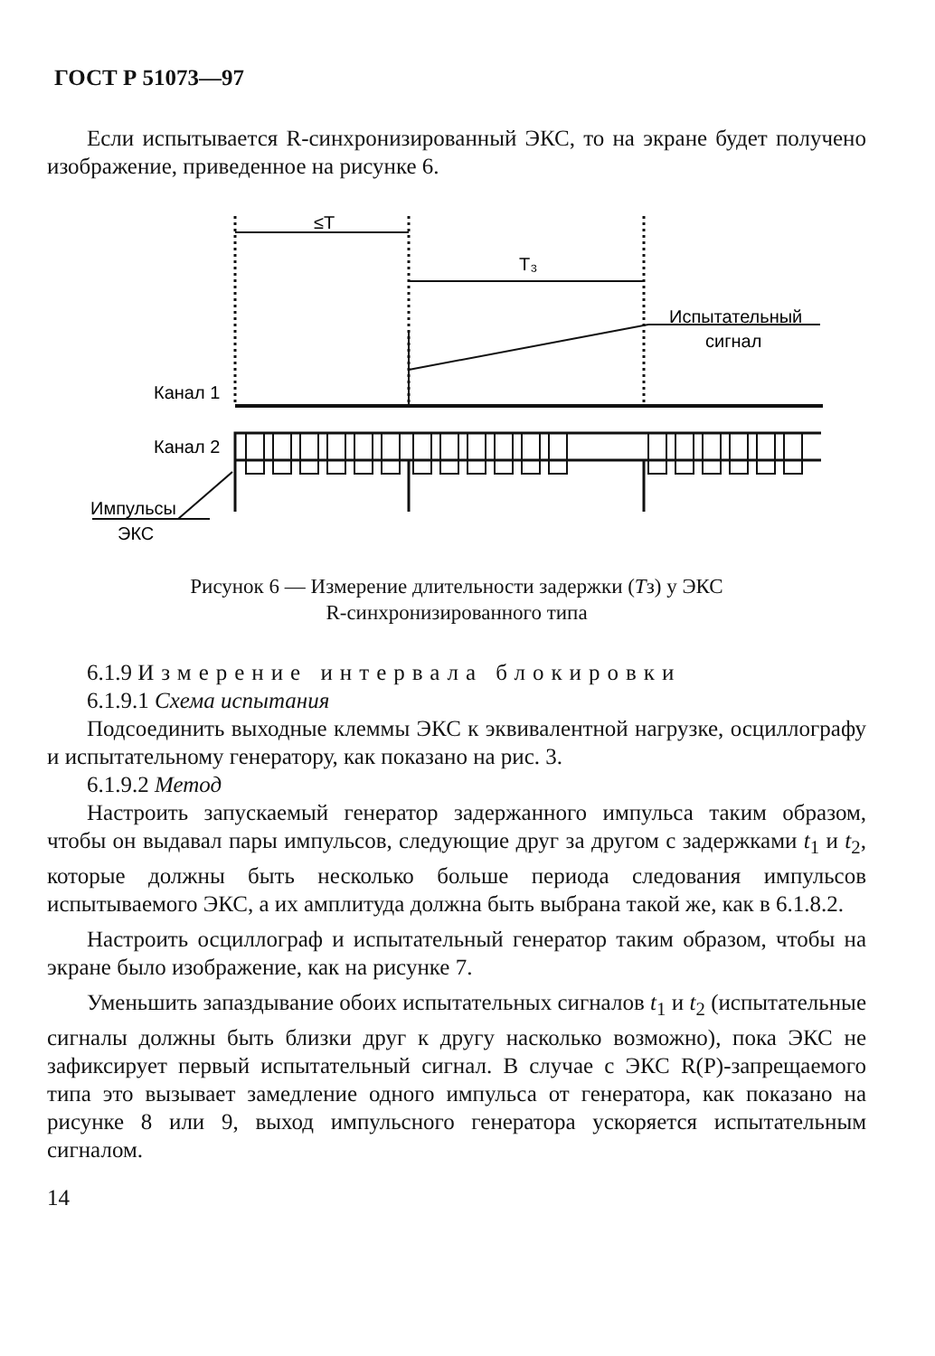ГОСТ Р 51073—97
Если испытывается R-синхронизированный ЭКС, то на экране будет получено изображение, приведенное на рисунке 6.
≤T
T₃
Испытательный
сигнал
Канал 1
Канал 2
Импульсы
ЭКС
Рисунок 6 — Измерение длительности задержки (Tз) у ЭКС
R-синхронизированного типа
6.1.9 Измерение интервала блокировки
6.1.9.1 Схема испытания
Подсоединить выходные клеммы ЭКС к эквивалентной нагрузке, осциллографу и испытательному генератору, как показано на рис. 3.
6.1.9.2 Метод
Настроить запускаемый генератор задержанного импульса таким образом, чтобы он выдавал пары импульсов, следующие друг за другом с задержками t<sub>1</sub> и t<sub>2</sub>, которые должны быть несколько больше периода следования импульсов испытываемого ЭКС, а их амплитуда должна быть выбрана такой же, как в 6.1.8.2.
Настроить осциллограф и испытательный генератор таким образом, чтобы на экране было изображение, как на рисунке 7.
Уменьшить запаздывание обоих испытательных сигналов t<sub>1</sub> и t<sub>2</sub> (испытательные сигналы должны быть близки друг к другу насколько возможно), пока ЭКС не зафиксирует первый испытательный сигнал. В случае с ЭКС R(P)-запрещаемого типа это вызывает замедление одного импульса от генератора, как показано на рисунке 8 или 9, выход импульсного генератора ускоряется испытательным сигналом.
14